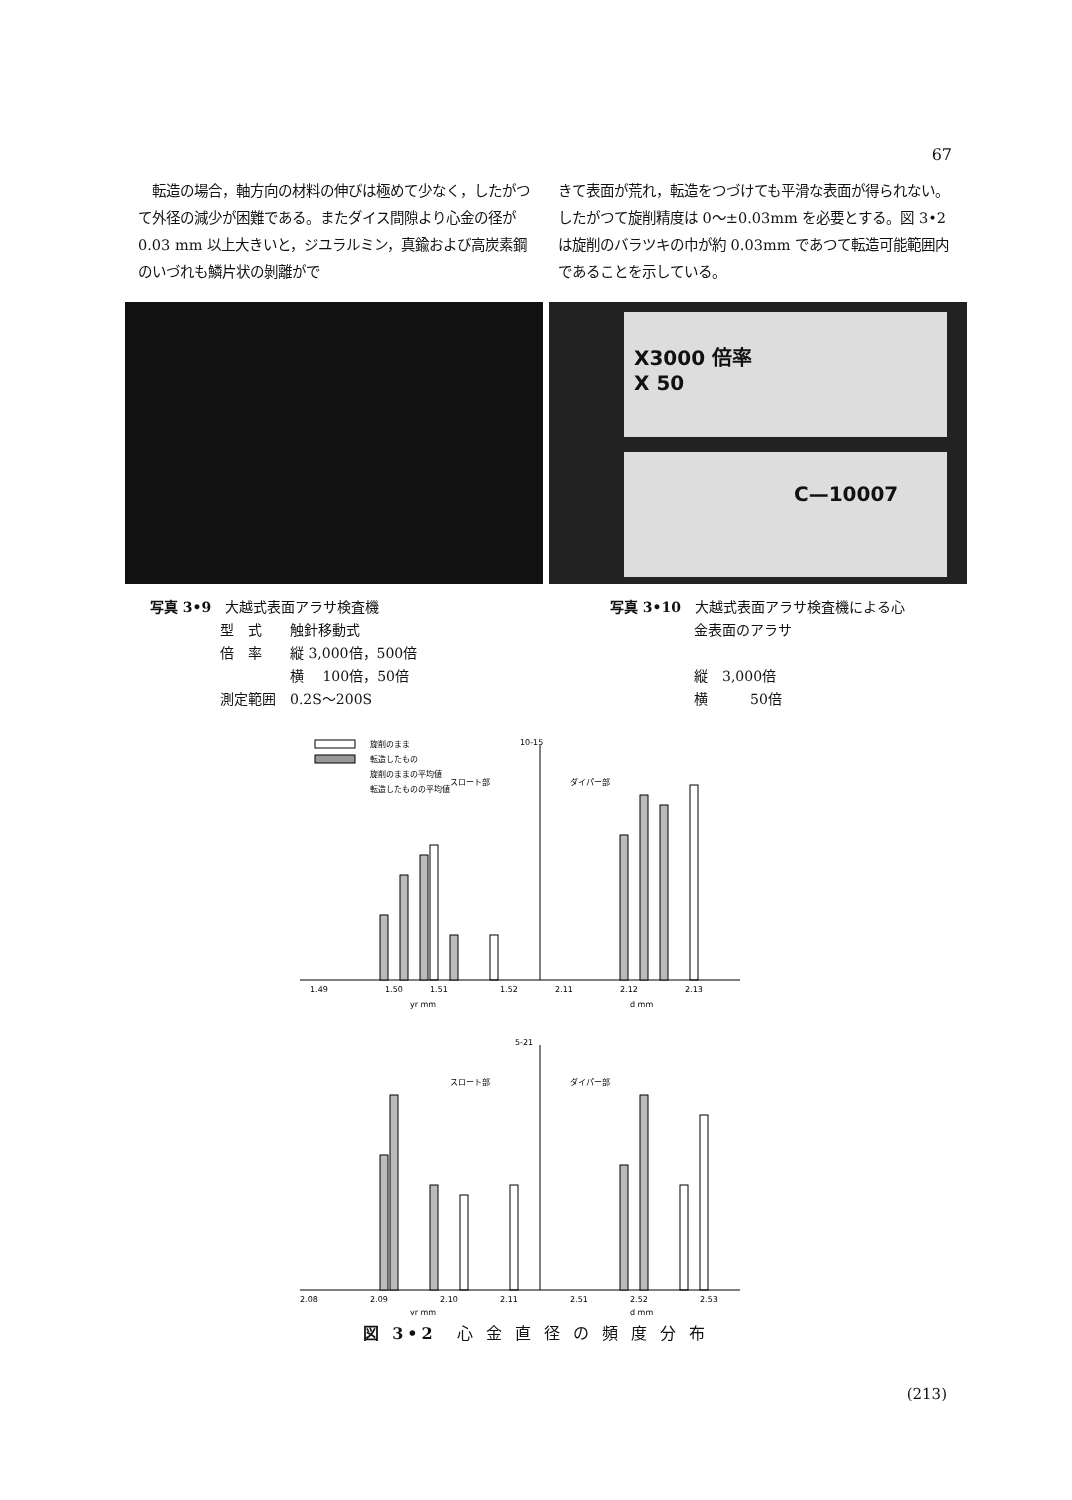67
　転造の場合，軸方向の材料の伸びは極めて少なく，したがつて外径の減少が困難である。またダイス間隙より心金の径が 0.03 mm 以上大きいと，ジユラルミン，真鍮および高炭素鋼のいづれも鱗片状の剝離がで
きて表面が荒れ，転造をつづけても平滑な表面が得られない。したがつて旋削精度は 0～±0.03mm を必要とする。図 3•2 は旋削のバラツキの巾が約 0.03mm であつて転造可能範囲内であることを示している。
X3000 倍率
X 50
C—10007
写真 3•9　大越式表面アラサ検査機
　　　　　型　式　　触針移動式
　　　　　倍　率　　縦 3,000倍，500倍
　　　　　　　　　　横　 100倍，50倍
　　　　　測定範囲　0.2S～200S
写真 3•10　大越式表面アラサ検査機による心
　　　　　　金表面のアラサ
　　　　　　縦　3,000倍
　　　　　　横　　　50倍
旋削のまま
転造したもの
旋削のままの平均値
スロート部
転造したものの平均値
10-15
ダイパー部
1.49
1.50
1.51
1.52
2.11
2.12
2.13
yr mm
d mm
5-21
スロート部
ダイパー部
2.08
2.09
2.10
2.11
2.51
2.52
2.53
yr mm
d mm
図 3•2　心 金 直 径 の 頻 度 分 布
(213)